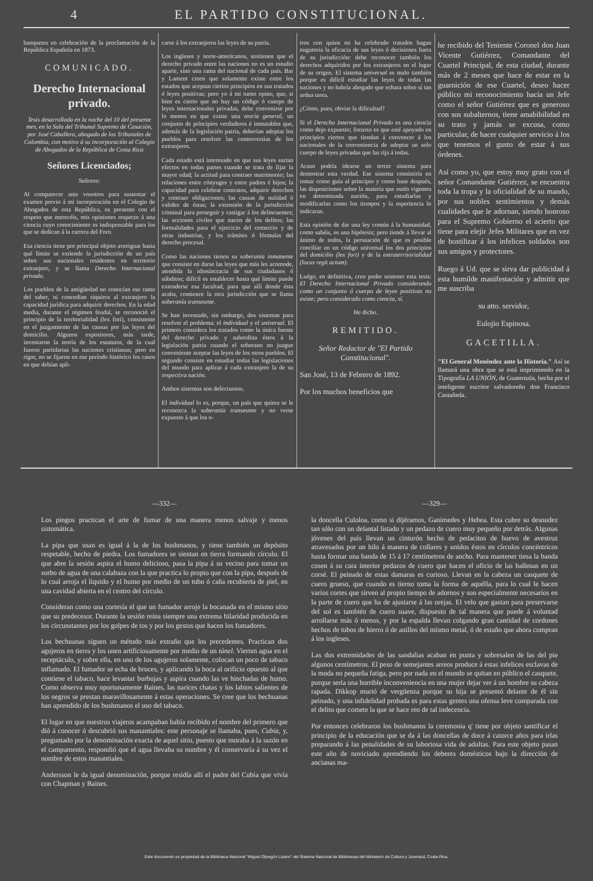4 EL PARTIDO CONSTITUCIONAL.
banquetes en celebración de la proclamación de la República Española en 1873.
COMUNICADO.
Derecho Internacional privado.
Tesis desarrollada en la noche del 10 del presente mes, en la Sala del Tribunal Supremo de Casación, por José Caballero, abogado de los Tribunales de Colombia, con motivo á su incorporación al Colegio de Abogados de la República de Costa Rica
Señores Licenciados;
Señores:
Al comparecer ante vosotros para sustentar el examen previo á mi incorporación en el Colegio de Abogados de esta República, os presento con el respeto que merecéis, mis opiniones respecto á una ciencia cuyo conocimiento es indispensable para los que se dedican á la carrera del Foro.
Esa ciencia tiene por principal objeto averiguar hasta qué límite se extiende la jurisdicción de un país sobre sus nacionales residentes en territorio extranjero, y se llama Derecho Internacional privado.
Los pueblos de la antigüedad no conocían ese ramo del saber, ni concedían siquiera al extranjero la capacidad jurídica para adquirir derechos. En la edad media, durante el régimen feudal, se reconoció el principio de la territorialidad (lex fori), consistente en el juzgamiento de las causas por las leyes del domicilio. Algunos expositores, más tarde, inventaron la teoría de los estatutos, de la cual fueron partidarias las naciones cristianas; pero en rigor, no se fijaron en ese período histórico los casos en que debían apli-
carse á los extranjeros las leyes de su patria.
Los ingleses y norte-americanos, sostienen que el derecho privado entre las naciones no es un estudio aparte, sino una rama del nacional de cada país. Bar y Lament creen que solamente existe entre los estados que aceptan ciertos principios en sus tratados ó leyes positivas; pero yo á mi turno opino, que, si bien es cierto que no hay un código ó cuerpo de leyes internacionales privadas, debe convenirse por lo menos en que existe una teoría general, un conjunto de principios verdaderos é inmutables que, además de la legislación patria, deberían adoptar los pueblos para resolver las controversias de los extranjeros.
Cada estado está interesado en que sus leyes surtan efectos en todas partes cuando se trata de fijar la mayor edad; la actitud para contraer matrimonio; las relaciones entre cónyuges y entre padres é hijos; la capacidad para celebrar contratos, adquirir derechos y contraer obligaciones; las causas de nulidad ó validez de éstas; la extensión de la jurisdicción criminal para perseguir y castigar á los delincuentes; las acciones civiles que nacen de los delitos; las formalidades para el ejercicio del comercio y de otras industrias, y los trámites ó fórmulas del derecho procesal.
Como las naciones tienen su soberanía inmanente que consiste en darse las leyes que más les acomode, atendida la idiosincracia de sus ciudadanos ó súbditos; difícil es establecer hasta qué límite puede extenderse esa facultad, para que allí donde ésta acaba, comience la otra jurisdicción que se llama soberanía transeunte.
Se han inventado, sin embargo, dos sistemas para resolver el problema: el individual y el universal. El primero considera los tratados como la única fuente del derecho privado y subordina éstos á la legislación patria cuando el soberano no juzgue conveniente aceptar las leyes de los otros pueblos. El segundo consiste en estudiar todas las legislaciones del mundo para aplicar á cada extranjero la de su respectiva nación.
Ambos sistemas son defectuosos.
El individual lo es, porque, un país que quiera se le reconozca la soberanía transeunte y no verse expuesto á que los o-
tros con quien no ha celebrado tratados hagan nugatoria la eficacia de sus leyes ó decisiones fuera de su jurisdicción: debe reconocer también los derechos adquiridos por los extranjeros en el lugar de su origen. El sistema universal es malo también porque es difícil estudiar las leyes de todas las naciones y no habría abogado que echara sobre sí tan ardua tarea.
¿Cómo, pues, obviar la dificultad?
Si el Derecho Internacional Privado es una ciencia como dejo expuesto; forzoso es que esté apoyado en principios ciertos que tiendan á convencer á los nacionales de la conveniencia de adoptar un solo cuerpo de leyes privadas que las rija á todas.
Acaso podría idearse un tercer sistema para demostrar esta verdad. Ese sistema consistiría en tomar como guía al principio y como base después, las disposiciones sobre la materia que estén vigentes en determinada nación, para estudiarlas y modificarlas como los tiempos y la esperiencia lo indicaran.
Esta opinión de dar una ley común á la humanidad, como sabéis, es una hipótesis; pero tiende á llevar al ánimo de todos, la persuación de que es posible conciliar en un código universal los dos principios del domicilio (lex fori) y de la extraterritorialidad (locus regit actum).
Luégo, en definitiva, creo poder sostener esta tesis: El Derecho Internacional Privado considerando como un conjunto ó cuerpo de leyes positivas no existe; pero considerado como ciencia, sí.
He dicho.
REMITIDO.
Señor Redactor de "El Partido Constitucional".
San José, 13 de Febrero de 1892.
Por los muchos beneficios que
he recibido del Teniente Coronel don Juan Vicente Gutiérrez, Comandante del Cuartel Principal, de esta ciudad, durante más de 2 meses que hace de estar en la guarnición de ese Cuartel, deseo hacer público mi reconocimiento hacia un Jefe como el señor Gutiérrez que es generoso con sus subalternos, tiene amabibilidad en su trato y jamás se excusa, como particular, de hacer cualquier servicio á los que tenemos el gusto de estar á sus órdenes.
Así como yo, que estoy muy grato con el señor Comandante Gutiérrez, se encuentra toda la tropa y la oficialidad de su mando, por sus nobles sentimientos y demás cualidades que le adornan, siendo honroso para el Supremo Gobierno el acierto que tiene para elejir Jefes Militares que en vez de hostilizar á los infelices soldados son sus amigos y protectores.
Ruego á Ud. que se sirva dar publicidad á esta humilde manifestación y admitir que me suscriba
su atto. servidor,
Eulojio Espinosa.
GACETILLA.
"El General Menéndez ante la Historia." Así se llamará una obra que se está imprimiendo en la Tipografía LA UNIÓN, de Guatemala, hecha por el inteligente escritor salvadoreño don Francisco Castañeda.
—332—
Los pingos practican el arte de fumar de una manera menos salvaje y menos sistomática.
La pipa que usan es igual á la de los bushmanos, y tiene también un depósito respetable, hecho de piedra. Los fumadores se sientan en tierra formando círculo. El que abre la sesión aspira el humo delicioso, pasa la pipa á su vecino para tomar un sorbo de agua de una calabaza con la que practica lo propio que con la pipa, después de lo cual arroja el líquido y el humo por medio de un tubo ó caña recubierta de piel, en una cavidad abierta en el centro del círculo.
Consideran como una cortesía el que un fumador arroje la bocanada en el mismo sitio que su predecesor. Durante la sesión reina siempre una extrema hilaridad producida en los circunstantes por los golpes de tos y por los gestos que hacen los fumadores.
Los bechuanas siguen un método más extraño que los precedentes. Practican dos agujeros en tierra y los unen artificiosamente por medio de un túnel. Vierten agua en el receptáculo, y sobre ella, en uno de los agujeros solamente, colocan un poco de tabaco inflamado. El fumador se echa de bruces, y aplicando la boca al orificio opuesto al que contiene el tabaco, hace levantar burbujas y aspira cuando las ve hinchadas de humo. Como observa muy oportunamente Baines, las narices chatas y los labios salientes de los negros se prestan maravillosamente á estas operaciones. Se cree que los bechuanas han aprendido de los bushmanos el uso del tabaco.
El lugar en que nuestros viajeros acampaban había recibido el nombre del primero que dió á conocer ó descubrió sus manantiales: este personaje se llamaba, pues, Cubia, y, preguntado por la denominación exacta de aquel sitio, puesto que moraba á la sazón en el campamento, respondió que el agua llevaba su nombre y él conservaría á su vez el nombre de estos manantiales.
Andersson le da igual denominación, porque residía allí el padre del Cubia que vivía con Chapman y Baines.
—329—
la doncella Culoloa, como si dijéramos, Ganimedes y Hebea. Esta cubre su desnudez tan sólo con un delantal listado y un pedazo de cuero muy pequeño por detrás. Algunas jóvenes del país llevan un cinturón hecho de pedacitos de huevo de avestruz atravesados por un hilo á manera de collares y unidos éstos en círculos concéntricos hasta formar una banda de 15 á 17 centímetros de ancho. Para mantener tiesa la banda cosen á su cara interior pedazos de cuero que hacen el oficio de las ballenas en un corsé. El peinado de estas damaras es curioso. Llevan en la cabeza un casquete de cuero grueso, que cuando es tierno toma la forma de aquélla, para lo cual le hacen varios cortes que sirven al propio tiempo de adornos y son especialmente necesarios en la parte de cuero que ha de ajustarse á las orejas. El velo que gastan para preservarse del sol es también de cuero suave, dispuesto de tal manera que puede á voluntad arrollarse más ó menos, y por la espalda llevan colgando gran cantidad de cordones hechos de tubos de hierro ó de anillos del mismo metal, ó de estaño que ahora compran á los ingleses.
Las dos extremidades de las sandalias acaban en punta y sobresalen de las del pie algunos centímetros. El peso de semejantes arreos produce á estas infelices esclavas de la moda no pequeña fatiga, pero por nada en el mundo se quitan en público el casquete, porque sería una horrible inconveniencia en una mujer dejar ver á un hombre su cabeza rapada. Dikkop murió de vergüenza porque su hija se presentó delante de él sin peinado, y una infidelidad probada es para estas gentes una ofensa leve comparada con el delito que comete la que se hace reo de tal indecencia.
Por entonces celebraron los bushmanos la ceremonia q' tiene por objeto santificar el principio de la educación que se da á las doncellas de doce á catorce años para irlas preparando á las penalidades de su laboriosa vida de adultas. Para este objeto pasan este año de noviciado aprendiendo los deberes domésticos bajo la dirección de ancianas ma-
Este documento es propiedad de la Biblioteca Nacional "Miguel Obregón Lizano" del Sistema Nacional de Bibliotecas del Ministerio de Cultura y Juventud, Costa Rica.